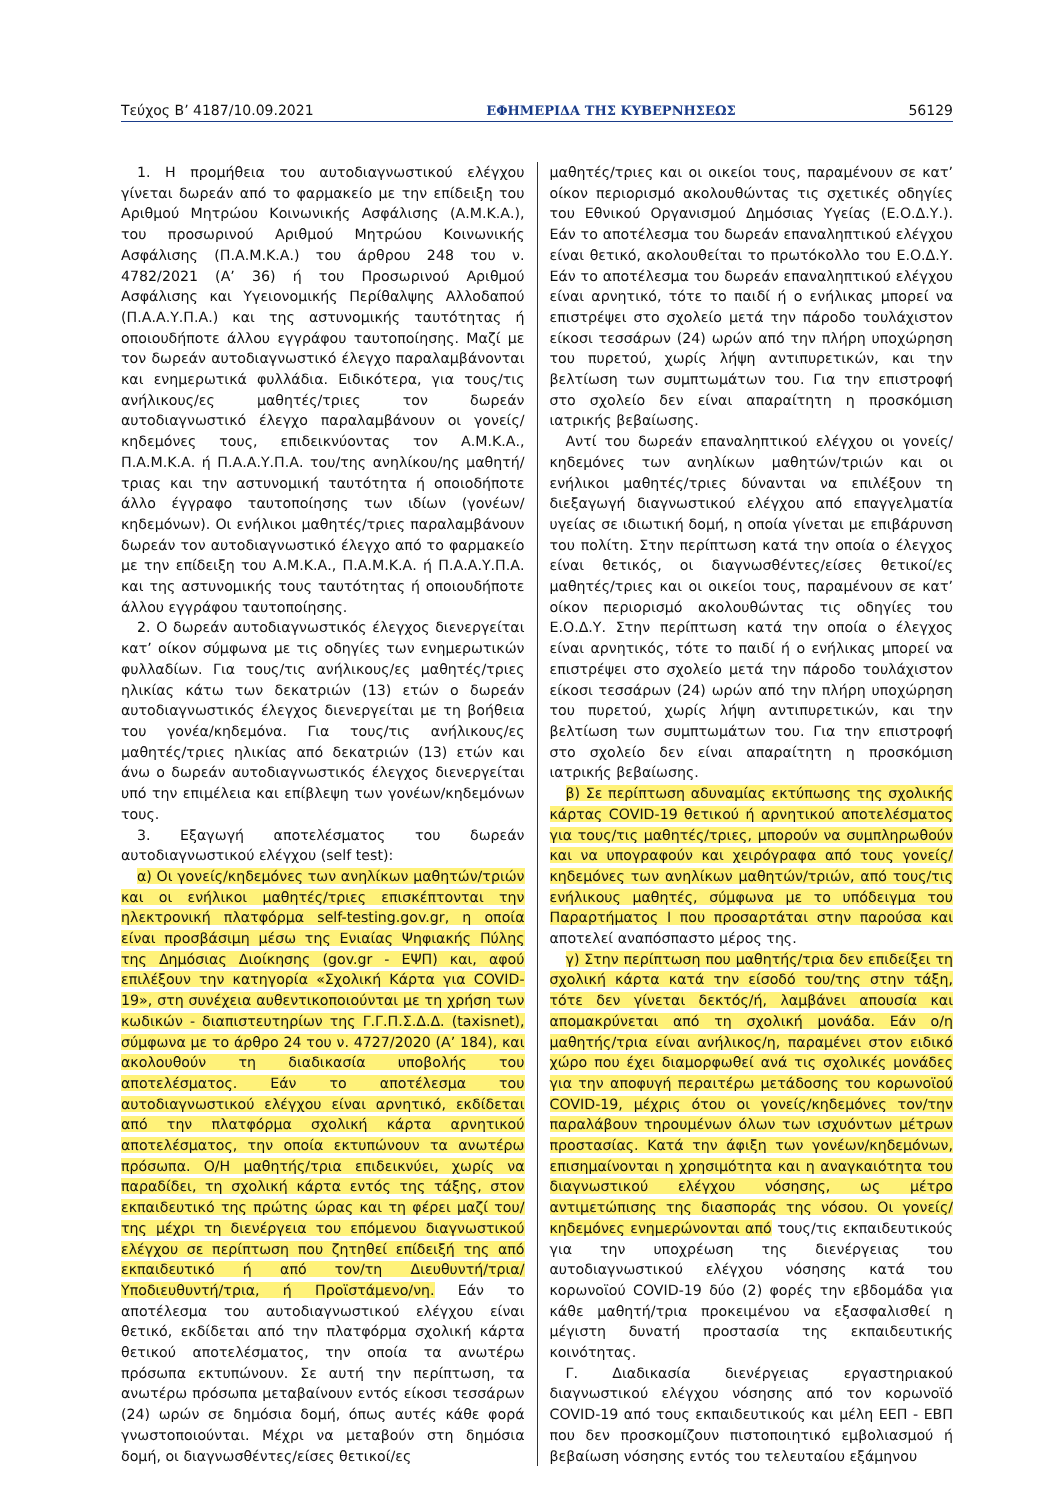Τεύχος B’ 4187/10.09.2021 ΕΦΗΜΕΡΙΔΑ ΤΗΣ ΚΥΒΕΡΝΗΣΕΩΣ 56129
1. Η προμήθεια του αυτοδιαγνωστικού ελέγχου γίνεται δωρεάν από το φαρμακείο με την επίδειξη του Αριθμού Μητρώου Κοινωνικής Ασφάλισης (Α.Μ.Κ.Α.), του προσωρινού Αριθμού Μητρώου Κοινωνικής Ασφάλισης (Π.Α.Μ.Κ.Α.) του άρθρου 248 του ν. 4782/2021 (Α’ 36) ή του Προσωρινού Αριθμού Ασφάλισης και Υγειονομικής Περίθαλψης Αλλοδαπού (Π.Α.Α.Υ.Π.Α.) και της αστυνομικής ταυτότητας ή οποιουδήποτε άλλου εγγράφου ταυτοποίησης. Μαζί με τον δωρεάν αυτοδιαγνωστικό έλεγχο παραλαμβάνονται και ενημερωτικά φυλλάδια. Ειδικότερα, για τους/τις ανήλικους/ες μαθητές/τριες τον δωρεάν αυτοδιαγνωστικό έλεγχο παραλαμβάνουν οι γονείς/κηδεμόνες τους, επιδεικνύοντας τον Α.Μ.Κ.Α., Π.Α.Μ.Κ.Α. ή Π.Α.Α.Υ.Π.Α. του/της ανηλίκου/ης μαθητή/τριας και την αστυνομική ταυτότητα ή οποιοδήποτε άλλο έγγραφο ταυτοποίησης των ιδίων (γονέων/κηδεμόνων). Οι ενήλικοι μαθητές/τριες παραλαμβάνουν δωρεάν τον αυτοδιαγνωστικό έλεγχο από το φαρμακείο με την επίδειξη του Α.Μ.Κ.Α., Π.Α.Μ.Κ.Α. ή Π.Α.Α.Υ.Π.Α. και της αστυνομικής τους ταυτότητας ή οποιουδήποτε άλλου εγγράφου ταυτοποίησης.
2. Ο δωρεάν αυτοδιαγνωστικός έλεγχος διενεργείται κατ’ οίκον σύμφωνα με τις οδηγίες των ενημερωτικών φυλλαδίων. Για τους/τις ανήλικους/ες μαθητές/τριες ηλικίας κάτω των δεκατριών (13) ετών ο δωρεάν αυτοδιαγνωστικός έλεγχος διενεργείται με τη βοήθεια του γονέα/κηδεμόνα. Για τους/τις ανήλικους/ες μαθητές/τριες ηλικίας από δεκατριών (13) ετών και άνω ο δωρεάν αυτοδιαγνωστικός έλεγχος διενεργείται υπό την επιμέλεια και επίβλεψη των γονέων/κηδεμόνων τους.
3. Εξαγωγή αποτελέσματος του δωρεάν αυτοδιαγνωστικού ελέγχου (self test):
α) Οι γονείς/κηδεμόνες των ανηλίκων μαθητών/τριών και οι ενήλικοι μαθητές/τριες επισκέπτονται την ηλεκτρονική πλατφόρμα self-testing.gov.gr, η οποία είναι προσβάσιμη μέσω της Ενιαίας Ψηφιακής Πύλης της Δημόσιας Διοίκησης (gov.gr - ΕΨΠ) και, αφού επιλέξουν την κατηγορία «Σχολική Κάρτα για COVID-19», στη συνέχεια αυθεντικοποιούνται με τη χρήση των κωδικών - διαπιστευτηρίων της Γ.Γ.Π.Σ.Δ.Δ. (taxisnet), σύμφωνα με το άρθρο 24 του ν. 4727/2020 (Α’ 184), και ακολουθούν τη διαδικασία υποβολής του αποτελέσματος. Εάν το αποτέλεσμα του αυτοδιαγνωστικού ελέγχου είναι αρνητικό, εκδίδεται από την πλατφόρμα σχολική κάρτα αρνητικού αποτελέσματος, την οποία εκτυπώνουν τα ανωτέρω πρόσωπα. Ο/Η μαθητής/τρια επιδεικνύει, χωρίς να παραδίδει, τη σχολική κάρτα εντός της τάξης, στον εκπαιδευτικό της πρώτης ώρας και τη φέρει μαζί του/της μέχρι τη διενέργεια του επόμενου διαγνωστικού ελέγχου σε περίπτωση που ζητηθεί επίδειξή της από εκπαιδευτικό ή από τον/τη Διευθυντή/τρια/Υποδιευθυντή/τρια, ή Προϊστάμενο/νη. Εάν το αποτέλεσμα του αυτοδιαγνωστικού ελέγχου είναι θετικό, εκδίδεται από την πλατφόρμα σχολική κάρτα θετικού αποτελέσματος, την οποία τα ανωτέρω πρόσωπα εκτυπώνουν. Σε αυτή την περίπτωση, τα ανωτέρω πρόσωπα μεταβαίνουν εντός είκοσι τεσσάρων (24) ωρών σε δημόσια δομή, όπως αυτές κάθε φορά γνωστοποιούνται. Μέχρι να μεταβούν στη δημόσια δομή, οι διαγνωσθέντες/είσες θετικοί/ες
μαθητές/τριες και οι οικείοι τους, παραμένουν σε κατ’ οίκον περιορισμό ακολουθώντας τις σχετικές οδηγίες του Εθνικού Οργανισμού Δημόσιας Υγείας (Ε.Ο.Δ.Υ.). Εάν το αποτέλεσμα του δωρεάν επαναληπτικού ελέγχου είναι θετικό, ακολουθείται το πρωτόκολλο του Ε.Ο.Δ.Υ. Εάν το αποτέλεσμα του δωρεάν επαναληπτικού ελέγχου είναι αρνητικό, τότε το παιδί ή ο ενήλικας μπορεί να επιστρέψει στο σχολείο μετά την πάροδο τουλάχιστον είκοσι τεσσάρων (24) ωρών από την πλήρη υποχώρηση του πυρετού, χωρίς λήψη αντιπυρετικών, και την βελτίωση των συμπτωμάτων του. Για την επιστροφή στο σχολείο δεν είναι απαραίτητη η προσκόμιση ιατρικής βεβαίωσης.
Αντί του δωρεάν επαναληπτικού ελέγχου οι γονείς/κηδεμόνες των ανηλίκων μαθητών/τριών και οι ενήλικοι μαθητές/τριες δύνανται να επιλέξουν τη διεξαγωγή διαγνωστικού ελέγχου από επαγγελματία υγείας σε ιδιωτική δομή, η οποία γίνεται με επιβάρυνση του πολίτη. Στην περίπτωση κατά την οποία ο έλεγχος είναι θετικός, οι διαγνωσθέντες/είσες θετικοί/ες μαθητές/τριες και οι οικείοι τους, παραμένουν σε κατ’ οίκον περιορισμό ακολουθώντας τις οδηγίες του Ε.Ο.Δ.Υ. Στην περίπτωση κατά την οποία ο έλεγχος είναι αρνητικός, τότε το παιδί ή ο ενήλικας μπορεί να επιστρέψει στο σχολείο μετά την πάροδο τουλάχιστον είκοσι τεσσάρων (24) ωρών από την πλήρη υποχώρηση του πυρετού, χωρίς λήψη αντιπυρετικών, και την βελτίωση των συμπτωμάτων του. Για την επιστροφή στο σχολείο δεν είναι απαραίτητη η προσκόμιση ιατρικής βεβαίωσης.
β) Σε περίπτωση αδυναμίας εκτύπωσης της σχολικής κάρτας COVID-19 θετικού ή αρνητικού αποτελέσματος για τους/τις μαθητές/τριες, μπορούν να συμπληρωθούν και να υπογραφούν και χειρόγραφα από τους γονείς/κηδεμόνες των ανηλίκων μαθητών/τριών, από τους/τις ενήλικους μαθητές, σύμφωνα με το υπόδειγμα του Παραρτήματος Ι που προσαρτάται στην παρούσα και αποτελεί αναπόσπαστο μέρος της.
γ) Στην περίπτωση που μαθητής/τρια δεν επιδείξει τη σχολική κάρτα κατά την είσοδό του/της στην τάξη, τότε δεν γίνεται δεκτός/ή, λαμβάνει απουσία και απομακρύνεται από τη σχολική μονάδα. Εάν ο/η μαθητής/τρια είναι ανήλικος/η, παραμένει στον ειδικό χώρο που έχει διαμορφωθεί ανά τις σχολικές μονάδες για την αποφυγή περαιτέρω μετάδοσης του κορωνοϊού COVID-19, μέχρις ότου οι γονείς/κηδεμόνες τον/την παραλάβουν τηρουμένων όλων των ισχυόντων μέτρων προστασίας. Κατά την άφιξη των γονέων/κηδεμόνων, επισημαίνονται η χρησιμότητα και η αναγκαιότητα του διαγνωστικού ελέγχου νόσησης, ως μέτρο αντιμετώπισης της διασποράς της νόσου. Οι γονείς/κηδεμόνες ενημερώνονται από τους/τις εκπαιδευτικούς για την υποχρέωση της διενέργειας του αυτοδιαγνωστικού ελέγχου νόσησης κατά του κορωνοϊού COVID-19 δύο (2) φορές την εβδομάδα για κάθε μαθητή/τρια προκειμένου να εξασφαλισθεί η μέγιστη δυνατή προστασία της εκπαιδευτικής κοινότητας.
Γ. Διαδικασία διενέργειας εργαστηριακού διαγνωστικού ελέγχου νόσησης από τον κορωνοϊό COVID-19 από τους εκπαιδευτικούς και μέλη ΕΕΠ - ΕΒΠ που δεν προσκομίζουν πιστοποιητικό εμβολιασμού ή βεβαίωση νόσησης εντός του τελευταίου εξάμηνου